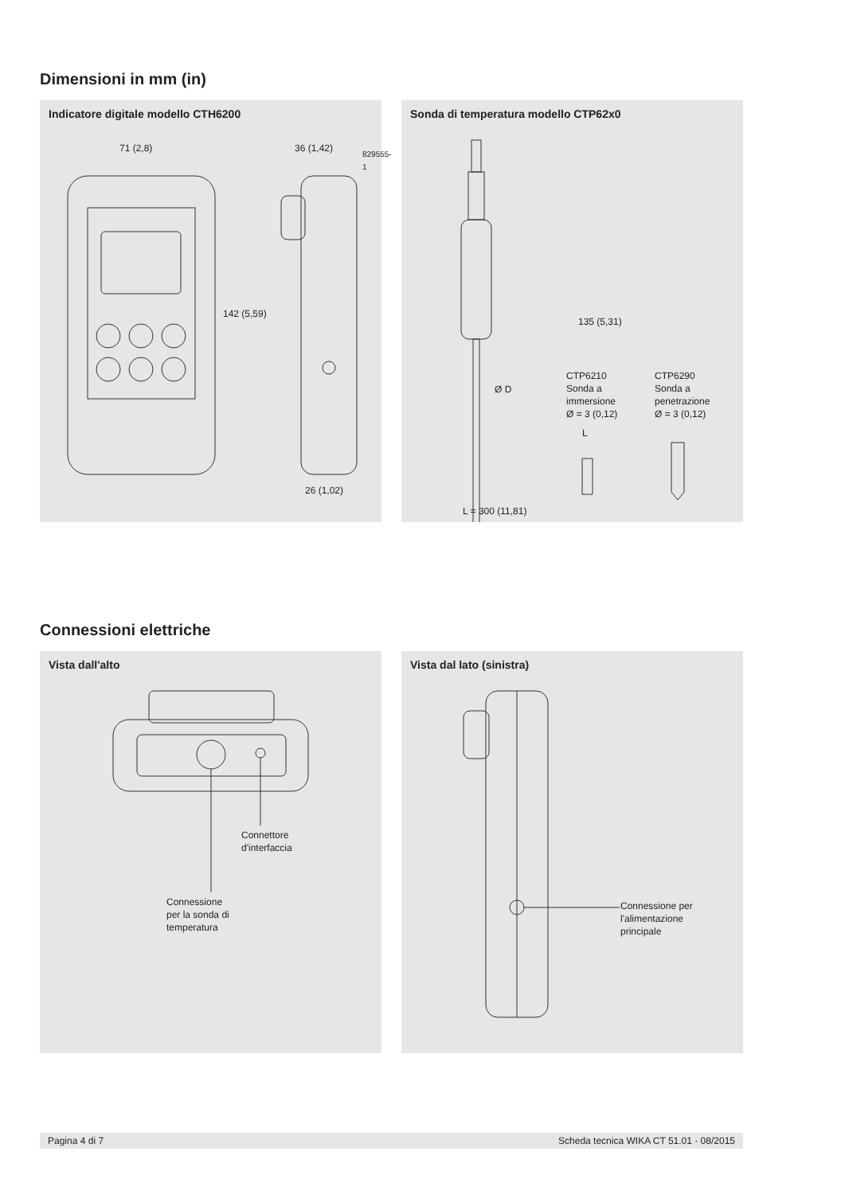Dimensioni in mm (in)
Indicatore digitale modello CTH6200
71 (2,8) 36 (1,42)
26 (1,02)
142 (5,59)
829555-1
Sonda di temperatura modello CTP62x0
Ø D
135 (5,31)
L
L = 300 (11,81)
CTP6210
Sonda a
immersione
Ø = 3 (0,12)
CTP6290
Sonda a
penetrazione
Ø = 3 (0,12)
Connessioni elettriche
Vista dall'alto
Connettore
d'interfaccia
Connessione
per la sonda di
temperatura
Vista dal lato (sinistra)
Connessione per
l'alimentazione
principale
Pagina 4 di 7 Scheda tecnica WIKA CT 51.01 · 08/2015